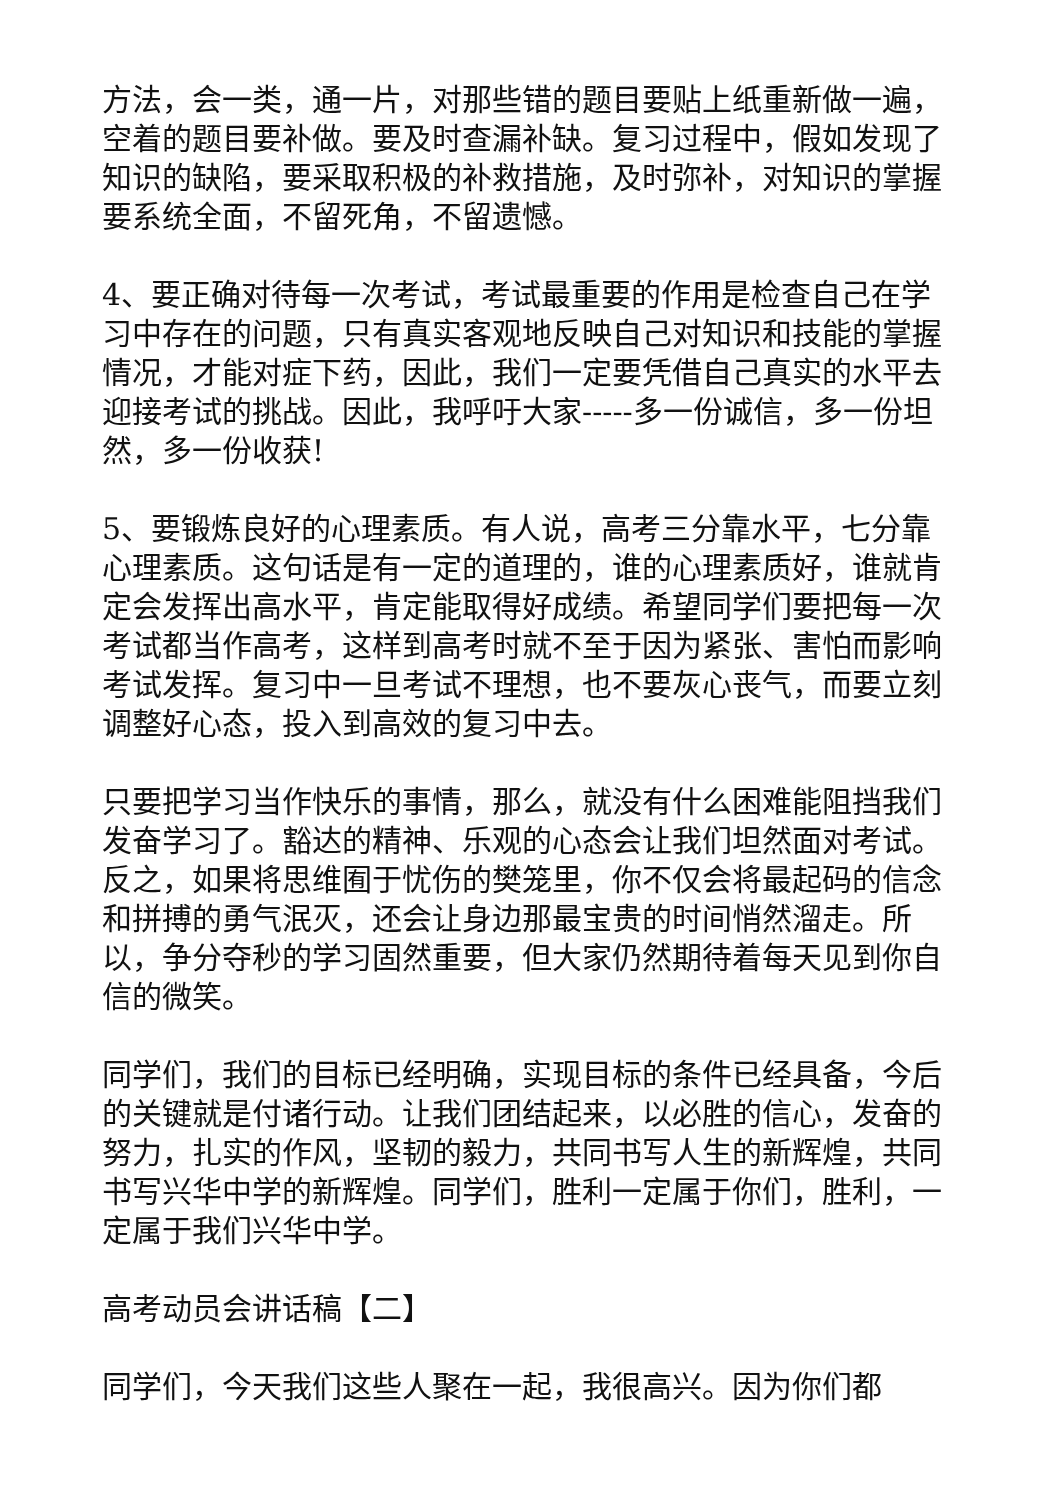方法，会一类，通一片，对那些错的题目要贴上纸重新做一遍，空着的题目要补做。要及时查漏补缺。复习过程中，假如发现了知识的缺陷，要采取积极的补救措施，及时弥补，对知识的掌握要系统全面，不留死角，不留遗憾。
4、要正确对待每一次考试，考试最重要的作用是检查自己在学习中存在的问题，只有真实客观地反映自己对知识和技能的掌握情况，才能对症下药，因此，我们一定要凭借自己真实的水平去迎接考试的挑战。因此，我呼吁大家-----多一份诚信，多一份坦然，多一份收获!
5、要锻炼良好的心理素质。有人说，高考三分靠水平，七分靠心理素质。这句话是有一定的道理的，谁的心理素质好，谁就肯定会发挥出高水平，肯定能取得好成绩。希望同学们要把每一次考试都当作高考，这样到高考时就不至于因为紧张、害怕而影响考试发挥。复习中一旦考试不理想，也不要灰心丧气，而要立刻调整好心态，投入到高效的复习中去。
只要把学习当作快乐的事情，那么，就没有什么困难能阻挡我们发奋学习了。豁达的精神、乐观的心态会让我们坦然面对考试。反之，如果将思维囿于忧伤的樊笼里，你不仅会将最起码的信念和拼搏的勇气泯灭，还会让身边那最宝贵的时间悄然溜走。所以，争分夺秒的学习固然重要，但大家仍然期待着每天见到你自信的微笑。
同学们，我们的目标已经明确，实现目标的条件已经具备，今后的关键就是付诸行动。让我们团结起来，以必胜的信心，发奋的努力，扎实的作风，坚韧的毅力，共同书写人生的新辉煌，共同书写兴华中学的新辉煌。同学们，胜利一定属于你们，胜利，一定属于我们兴华中学。
高考动员会讲话稿【二】
同学们，今天我们这些人聚在一起，我很高兴。因为你们都